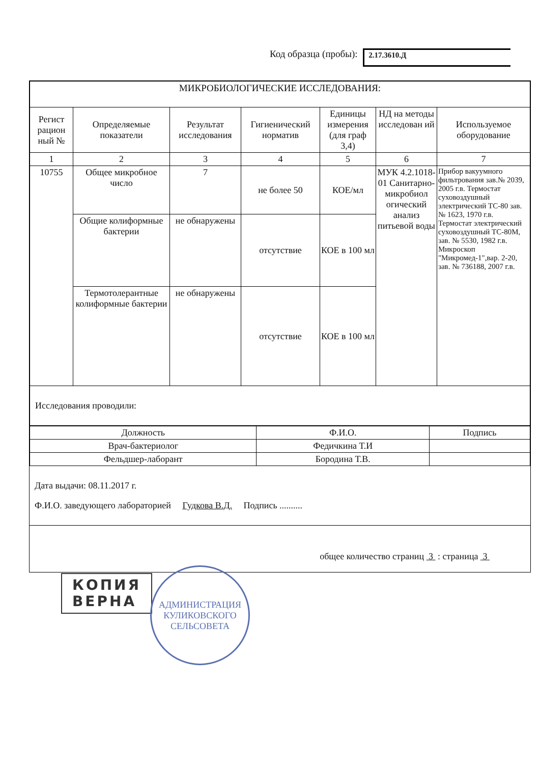Код образца (пробы): 2.17.3610.Д
| МИКРОБИОЛОГИЧЕСКИЕ ИССЛЕДОВАНИЯ: | | | | | | |
| Регист рацион ный № | Определяемые показатели | Результат исследования | Гигиенический норматив | Единицы измерения (для граф 3,4) | НД на методы исследован ий | Используемое оборудование |
| 1 | 2 | 3 | 4 | 5 | 6 | 7 |
| 10755 | Общее микробное число | 7 | не более 50 | КОЕ/мл | МУК 4.2.1018-01 Санитарно-микробиол огический анализ питьевой воды | Прибор вакуумного фильтрования зав.№ 2039, 2005 г.в. Термостат суховоздушный электрический ТС-80 зав.№ 1623, 1970 г.в. Термостат электрический суховоздушный ТС-80М, зав. № 5530, 1982 г.в. Микроскоп "Микромед-1",вар. 2-20, зав. № 736188, 2007 г.в. |
| | Общие колиформные бактерии | не обнаружены | отсутствие | КОЕ в 100 мл | | |
| | Термотолерантные колиформные бактерии | не обнаружены | отсутствие | КОЕ в 100 мл | | |
| Исследования проводили: | | | | | | |
| Должность | Ф.И.О. | Подпись |
| Врач-бактериолог | Федичкина Т.И | |
| Фельдшер-лаборант | Бородина Т.В. | |
Дата выдачи: 08.11.2017 г.
Ф.И.О. заведующего лабораторией Гудкова В.Д. Подпись ..........
общее количество страниц 3 : страница 3
КОПИЯ
ВЕРНА
АДМИНИСТРАЦИЯ
КУЛИКОВСКОГО
СЕЛЬСОВЕТА